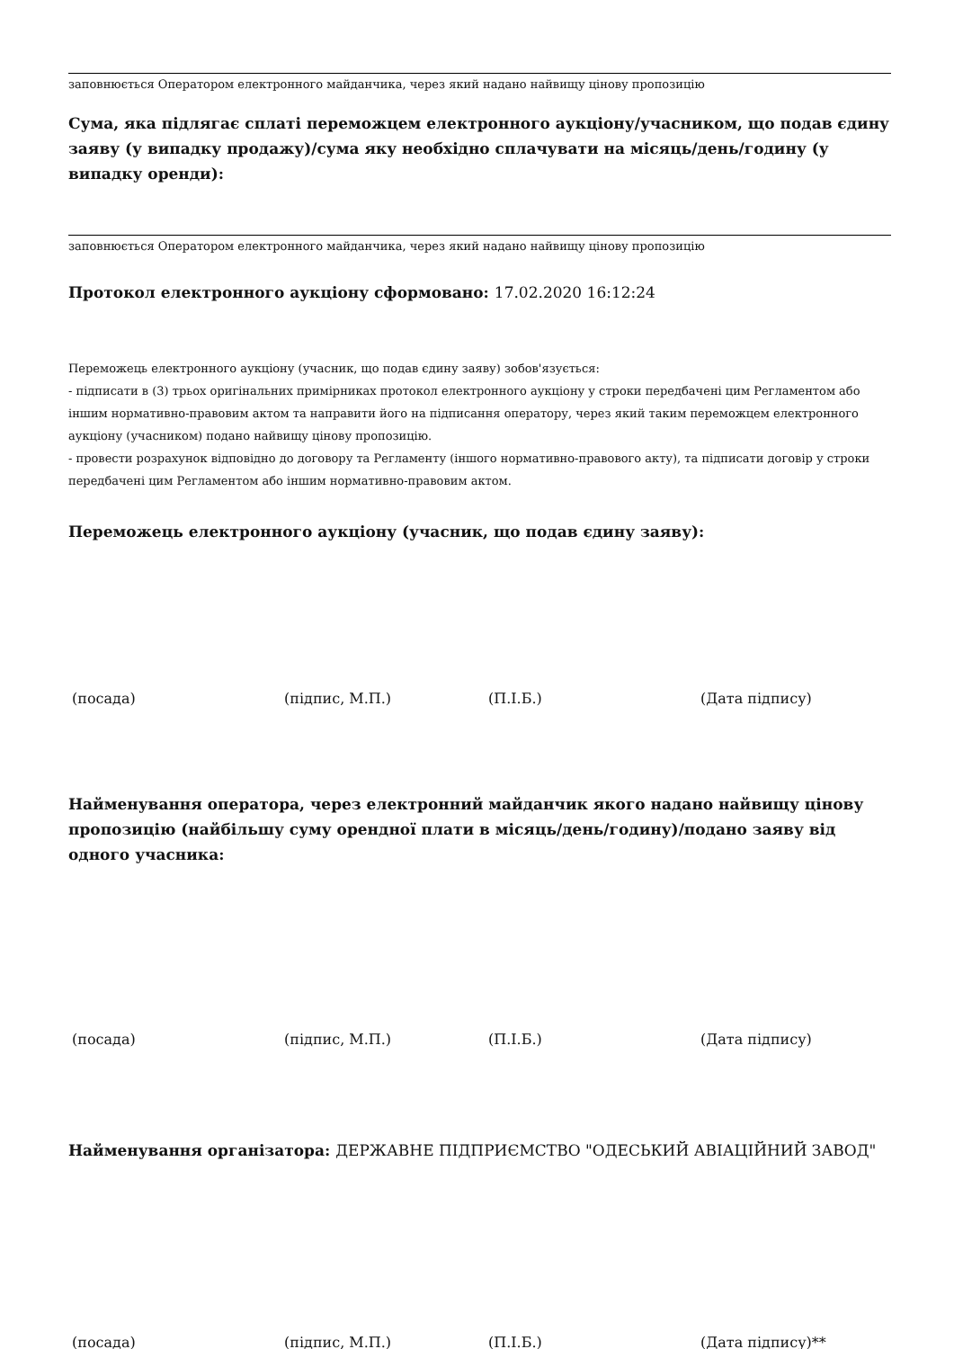заповнюється Оператором електронного майданчика, через який надано найвищу цінову пропозицію
Сума, яка підлягає сплаті переможцем електронного аукціону/учасником, що подав єдину заяву (у випадку продажу)/сума яку необхідно сплачувати на місяць/день/годину (у випадку оренди):
заповнюється Оператором електронного майданчика, через який надано найвищу цінову пропозицію
Протокол електронного аукціону сформовано: 17.02.2020 16:12:24
Переможець електронного аукціону (учасник, що подав єдину заяву) зобов'язується:
- підписати в (3) трьох оригінальних примірниках протокол електронного аукціону у строки передбачені цим Регламентом або іншим нормативно-правовим актом та направити його на підписання оператору, через який таким переможцем електронного аукціону (учасником) подано найвищу цінову пропозицію.
- провести розрахунок відповідно до договору та Регламенту (іншого нормативно-правового акту), та підписати договір у строки передбачені цим Регламентом або іншим нормативно-правовим актом.
Переможець електронного аукціону (учасник, що подав єдину заяву):
(посада) (підпис, М.П.) (П.І.Б.) (Дата підпису)
Найменування оператора, через електронний майданчик якого надано найвищу цінову пропозицію (найбільшу суму орендної плати в місяць/день/годину)/подано заяву від одного учасника:
(посада) (підпис, М.П.) (П.І.Б.) (Дата підпису)
Найменування організатора: ДЕРЖАВНЕ ПІДПРИЄМСТВО "ОДЕСЬКИЙ АВІАЦІЙНИЙ ЗАВОД"
(посада) (підпис, М.П.) (П.І.Б.) (Дата підпису)**